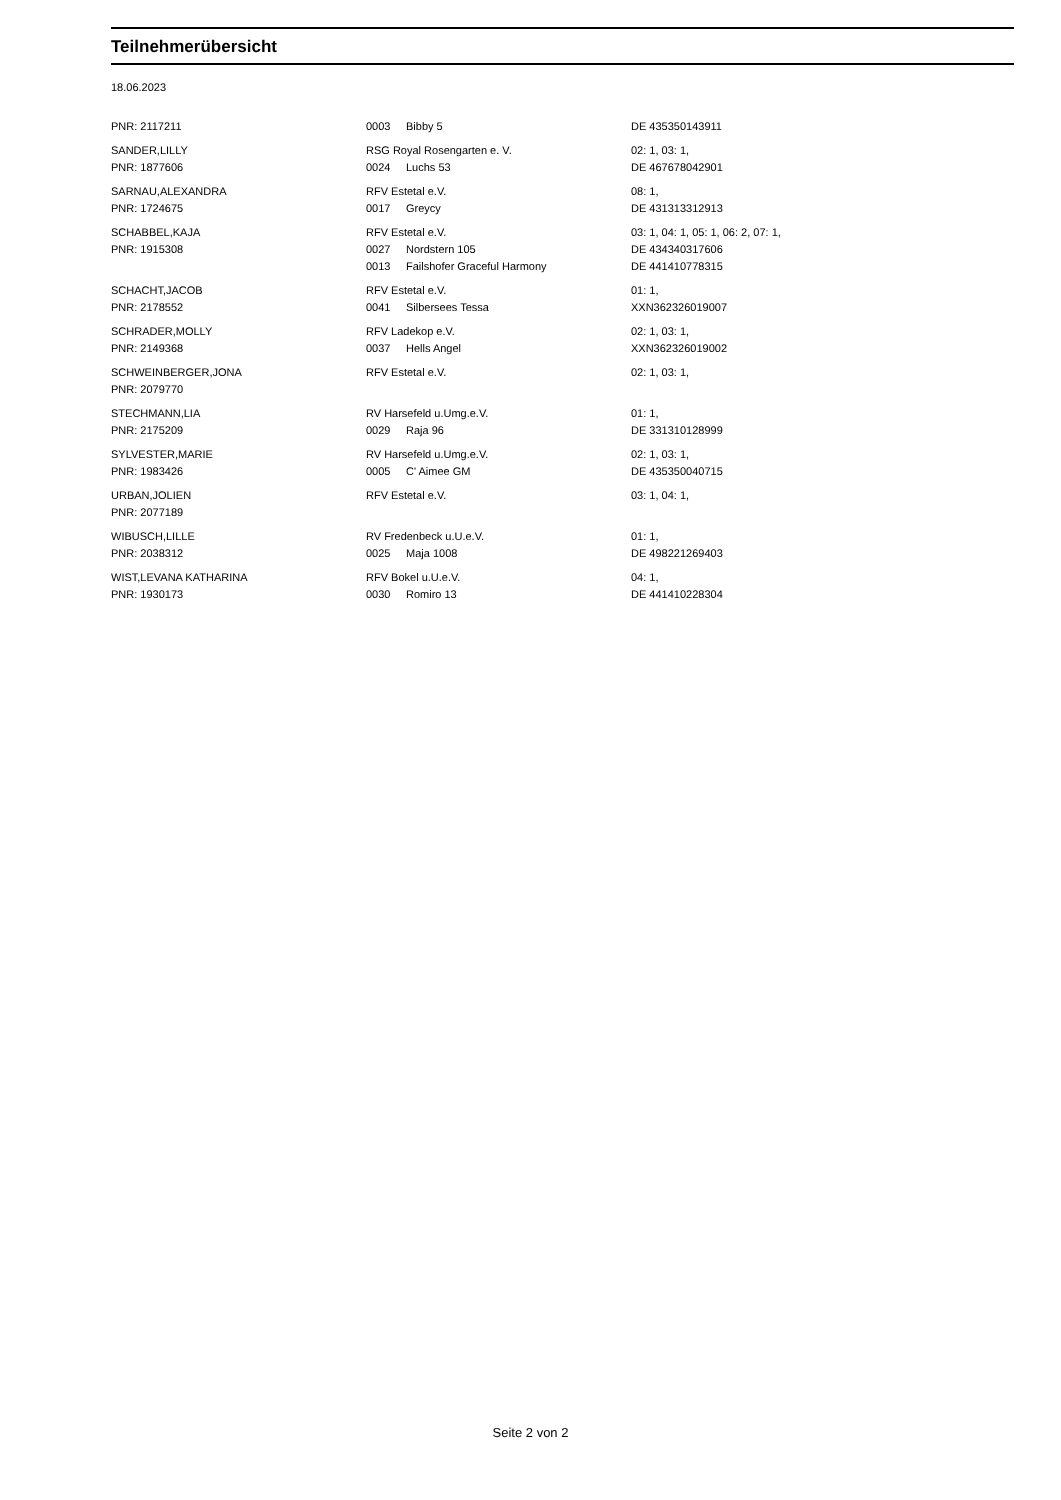Teilnehmerübersicht
18.06.2023
| PNR: 2117211 | 0003 | Bibby 5 | DE 435350143911 |
| SANDER,LILLY | RSG Royal Rosengarten e. V. | | 02: 1, 03: 1, |
| PNR: 1877606 | 0024 | Luchs 53 | DE 467678042901 |
| SARNAU,ALEXANDRA | RFV Estetal e.V. | | 08: 1, |
| PNR: 1724675 | 0017 | Greycy | DE 431313312913 |
| SCHABBEL,KAJA | RFV Estetal e.V. | | 03: 1, 04: 1, 05: 1, 06: 2, 07: 1, |
| PNR: 1915308 | 0027 | Nordstern 105 | DE 434340317606 |
| | 0013 | Failshofer Graceful Harmony | DE 441410778315 |
| SCHACHT,JACOB | RFV Estetal e.V. | | 01: 1, |
| PNR: 2178552 | 0041 | Silbersees Tessa | XXN362326019007 |
| SCHRADER,MOLLY | RFV Ladekop e.V. | | 02: 1, 03: 1, |
| PNR: 2149368 | 0037 | Hells Angel | XXN362326019002 |
| SCHWEINBERGER,JONA | RFV Estetal e.V. | | 02: 1, 03: 1, |
| PNR: 2079770 | | | |
| STECHMANN,LIA | RV Harsefeld u.Umg.e.V. | | 01: 1, |
| PNR: 2175209 | 0029 | Raja 96 | DE 331310128999 |
| SYLVESTER,MARIE | RV Harsefeld u.Umg.e.V. | | 02: 1, 03: 1, |
| PNR: 1983426 | 0005 | C' Aimee GM | DE 435350040715 |
| URBAN,JOLIEN | RFV Estetal e.V. | | 03: 1, 04: 1, |
| PNR: 2077189 | | | |
| WIBUSCH,LILLE | RV Fredenbeck u.U.e.V. | | 01: 1, |
| PNR: 2038312 | 0025 | Maja 1008 | DE 498221269403 |
| WIST,LEVANA KATHARINA | RFV Bokel u.U.e.V. | | 04: 1, |
| PNR: 1930173 | 0030 | Romiro 13 | DE 441410228304 |
Seite 2 von 2